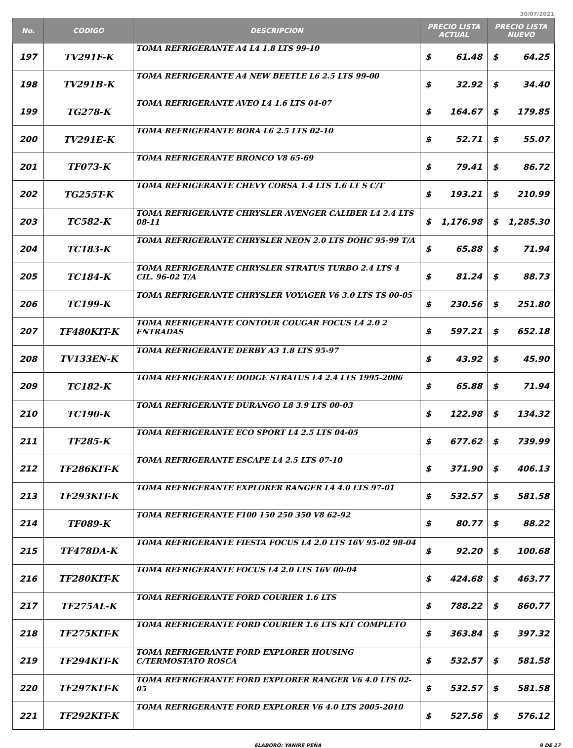30/07/2021
| No. | CODIGO | DESCRIPCION | PRECIO LISTA ACTUAL | | PRECIO LISTA NUEVO | |
| --- | --- | --- | --- | --- | --- | --- |
| 197 | TV291F-K | TOMA REFRIGERANTE A4 L4 1.8 LTS 99-10 | $ | 61.48 | $ | 64.25 |
| 198 | TV291B-K | TOMA REFRIGERANTE A4 NEW BEETLE L6 2.5 LTS 99-00 | $ | 32.92 | $ | 34.40 |
| 199 | TG278-K | TOMA REFRIGERANTE AVEO L4 1.6 LTS 04-07 | $ | 164.67 | $ | 179.85 |
| 200 | TV291E-K | TOMA REFRIGERANTE BORA L6 2.5 LTS 02-10 | $ | 52.71 | $ | 55.07 |
| 201 | TF073-K | TOMA REFRIGERANTE BRONCO V8 65-69 | $ | 79.41 | $ | 86.72 |
| 202 | TG255T-K | TOMA REFRIGERANTE CHEVY CORSA 1.4 LTS 1.6 LT S C/T | $ | 193.21 | $ | 210.99 |
| 203 | TC582-K | TOMA REFRIGERANTE CHRYSLER AVENGER CALIBER L4 2.4 LTS 08-11 | $ | 1,176.98 | $ | 1,285.30 |
| 204 | TC183-K | TOMA REFRIGERANTE CHRYSLER NEON 2.0 LTS DOHC 95-99 T/A | $ | 65.88 | $ | 71.94 |
| 205 | TC184-K | TOMA REFRIGERANTE CHRYSLER STRATUS TURBO 2.4 LTS 4 CIL. 96-02 T/A | $ | 81.24 | $ | 88.73 |
| 206 | TC199-K | TOMA REFRIGERANTE CHRYSLER VOYAGER V6 3.0 LTS TS 00-05 | $ | 230.56 | $ | 251.80 |
| 207 | TF480KIT-K | TOMA REFRIGERANTE CONTOUR COUGAR FOCUS L4 2.0 2 ENTRADAS | $ | 597.21 | $ | 652.18 |
| 208 | TV133EN-K | TOMA REFRIGERANTE DERBY A3 1.8 LTS 95-97 | $ | 43.92 | $ | 45.90 |
| 209 | TC182-K | TOMA REFRIGERANTE DODGE STRATUS L4 2.4 LTS 1995-2006 | $ | 65.88 | $ | 71.94 |
| 210 | TC190-K | TOMA REFRIGERANTE DURANGO L8 3.9 LTS 00-03 | $ | 122.98 | $ | 134.32 |
| 211 | TF285-K | TOMA REFRIGERANTE ECO SPORT L4 2.5 LTS 04-05 | $ | 677.62 | $ | 739.99 |
| 212 | TF286KIT-K | TOMA REFRIGERANTE ESCAPE L4 2.5 LTS 07-10 | $ | 371.90 | $ | 406.13 |
| 213 | TF293KIT-K | TOMA REFRIGERANTE EXPLORER RANGER L4 4.0 LTS 97-01 | $ | 532.57 | $ | 581.58 |
| 214 | TF089-K | TOMA REFRIGERANTE F100 150 250 350 V8 62-92 | $ | 80.77 | $ | 88.22 |
| 215 | TF478DA-K | TOMA REFRIGERANTE FIESTA FOCUS L4 2.0 LTS 16V 95-02 98-04 | $ | 92.20 | $ | 100.68 |
| 216 | TF280KIT-K | TOMA REFRIGERANTE FOCUS L4 2.0 LTS 16V 00-04 | $ | 424.68 | $ | 463.77 |
| 217 | TF275AL-K | TOMA REFRIGERANTE FORD COURIER 1.6 LTS | $ | 788.22 | $ | 860.77 |
| 218 | TF275KIT-K | TOMA REFRIGERANTE FORD COURIER 1.6 LTS KIT COMPLETO | $ | 363.84 | $ | 397.32 |
| 219 | TF294KIT-K | TOMA REFRIGERANTE FORD EXPLORER HOUSING C/TERMOSTATO ROSCA | $ | 532.57 | $ | 581.58 |
| 220 | TF297KIT-K | TOMA REFRIGERANTE FORD EXPLORER RANGER V6 4.0 LTS 02-05 | $ | 532.57 | $ | 581.58 |
| 221 | TF292KIT-K | TOMA REFRIGERANTE FORD EXPLORER V6 4.0 LTS 2005-2010 | $ | 527.56 | $ | 576.12 |
ELABORÓ: YANIRE PEÑA 9 DE 17